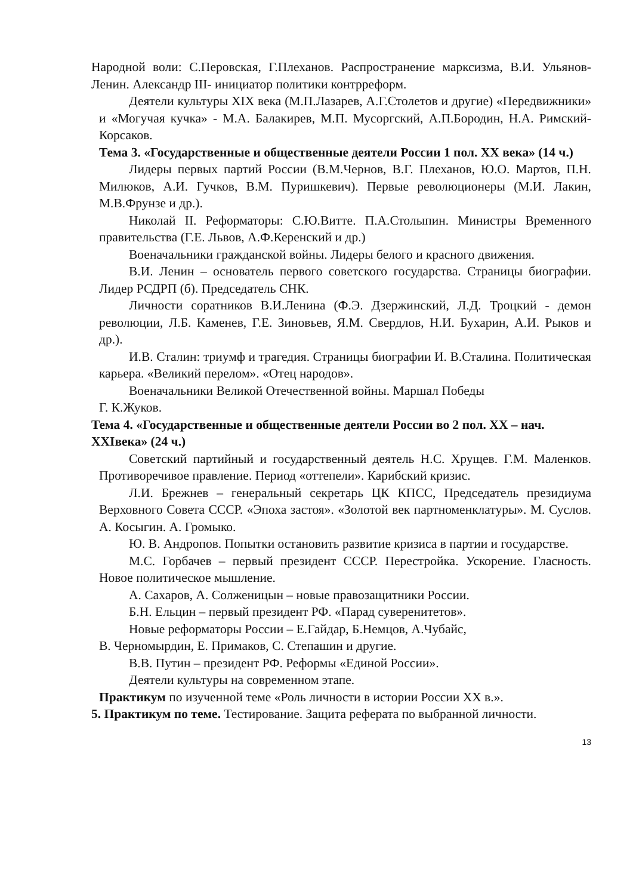Народной воли: С.Перовская, Г.Плеханов. Распространение марксизма, В.И. Ульянов-Ленин. Александр III- инициатор политики контрреформ.
Деятели культуры XIX века (М.П.Лазарев, А.Г.Столетов и другие) «Передвижники» и «Могучая кучка» - М.А. Балакирев, М.П. Мусоргский, А.П.Бородин, Н.А. Римский-Корсаков.
Тема 3. «Государственные и общественные деятели России 1 пол. XX века» (14 ч.)
Лидеры первых партий России (В.М.Чернов, В.Г. Плеханов, Ю.О. Мартов, П.Н. Милюков, А.И. Гучков, В.М. Пуришкевич). Первые революционеры (М.И. Лакин, М.В.Фрунзе и др.).
Николай II. Реформаторы: С.Ю.Витте. П.А.Столыпин. Министры Временного правительства (Г.Е. Львов, А.Ф.Керенский и др.)
Военачальники гражданской войны. Лидеры белого и красного движения.
В.И. Ленин – основатель первого советского государства. Страницы биографии. Лидер РСДРП (б). Председатель СНК.
Личности соратников В.И.Ленина (Ф.Э. Дзержинский, Л.Д. Троцкий - демон революции, Л.Б. Каменев, Г.Е. Зиновьев, Я.М. Свердлов, Н.И. Бухарин, А.И. Рыков и др.).
И.В. Сталин: триумф и трагедия. Страницы биографии И. В.Сталина. Политическая карьера. «Великий перелом». «Отец народов».
Военачальники Великой Отечественной войны. Маршал Победы
Г. К.Жуков.
Тема 4. «Государственные и общественные деятели России во 2 пол. XX – нач. XXIвека» (24 ч.)
Советский партийный и государственный деятель Н.С. Хрущев. Г.М. Маленков. Противоречивое правление. Период «оттепели». Карибский кризис.
Л.И. Брежнев – генеральный секретарь ЦК КПСС, Председатель президиума Верховного Совета СССР. «Эпоха застоя». «Золотой век партноменклатуры». М. Суслов. А. Косыгин. А. Громыко.
Ю. В. Андропов. Попытки остановить развитие кризиса в партии и государстве.
М.С. Горбачев – первый президент СССР. Перестройка. Ускорение. Гласность. Новое политическое мышление.
А. Сахаров, А. Солженицын – новые правозащитники России.
Б.Н. Ельцин – первый президент РФ. «Парад суверенитетов».
Новые реформаторы России – Е.Гайдар, Б.Немцов, А.Чубайс,
В. Черномырдин, Е. Примаков, С. Степашин и другие.
В.В. Путин – президент РФ. Реформы «Единой России».
Деятели культуры на современном этапе.
Практикум по изученной теме «Роль личности в истории России XX в.».
5. Практикум по теме. Тестирование. Защита реферата по выбранной личности.
13